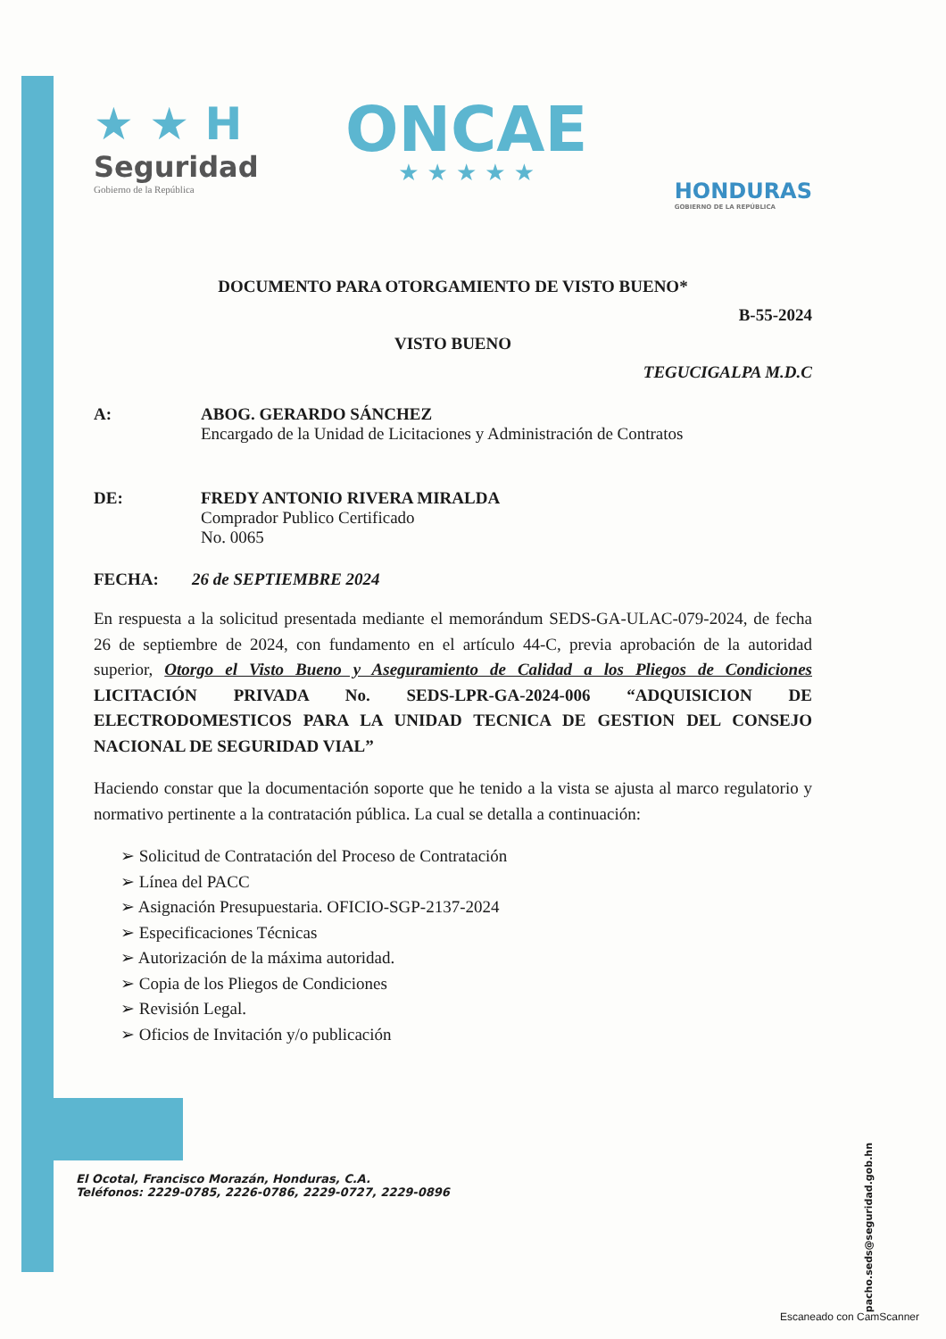★ ★ H
Seguridad
Gobierno de la República
ONCAE
★ ★ ★ ★ ★
HONDURAS
GOBIERNO DE LA REPÚBLICA
DOCUMENTO PARA OTORGAMIENTO DE VISTO BUENO*
B-55-2024
VISTO BUENO
TEGUCIGALPA M.D.C
A: ABOG. GERARDO SÁNCHEZ
Encargado de la Unidad de Licitaciones y Administración de Contratos
DE: FREDY ANTONIO RIVERA MIRALDA
Comprador Publico Certificado
No. 0065
FECHA: 26 de SEPTIEMBRE 2024
En respuesta a la solicitud presentada mediante el memorándum SEDS-GA-ULAC-079-2024, de fecha 26 de septiembre de 2024, con fundamento en el artículo 44-C, previa aprobación de la autoridad superior, Otorgo el Visto Bueno y Aseguramiento de Calidad a los Pliegos de Condiciones LICITACIÓN PRIVADA No. SEDS-LPR-GA-2024-006 “ADQUISICION DE ELECTRODOMESTICOS PARA LA UNIDAD TECNICA DE GESTION DEL CONSEJO NACIONAL DE SEGURIDAD VIAL”
Haciendo constar que la documentación soporte que he tenido a la vista se ajusta al marco regulatorio y normativo pertinente a la contratación pública. La cual se detalla a continuación:
➢ Solicitud de Contratación del Proceso de Contratación
➢ Línea del PACC
➢ Asignación Presupuestaria. OFICIO-SGP-2137-2024
➢ Especificaciones Técnicas
➢ Autorización de la máxima autoridad.
➢ Copia de los Pliegos de Condiciones
➢ Revisión Legal.
➢ Oficios de Invitación y/o publicación
El Ocotal, Francisco Morazán, Honduras, C.A.
Teléfonos: 2229-0785, 2226-0786, 2229-0727, 2229-0896
pacho.seds@seguridad.gob.hn
Escaneado con CamScanner